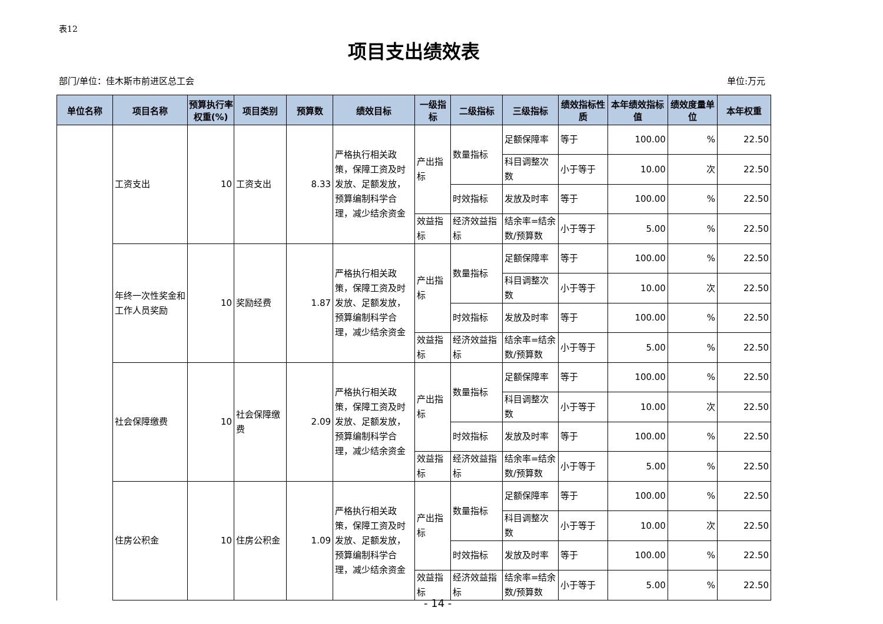表12
项目支出绩效表
部门/单位：佳木斯市前进区总工会 单位:万元
| 单位名称 | 项目名称 | 预算执行率权重(%) | 项目类别 | 预算数 | 绩效目标 | 一级指标 | 二级指标 | 三级指标 | 绩效指标性质 | 本年绩效指标值 | 绩效度量单位 | 本年权重 |
| --- | --- | --- | --- | --- | --- | --- | --- | --- | --- | --- | --- | --- |
| | 工资支出 | 10 | 工资支出 | 8.33 | 严格执行相关政策，保障工资及时发放、足额发放，预算编制科学合理，减少结余资金 | 产出指标 | 数量指标 | 足额保障率 | 等于 | 100.00 | % | 22.50 |
| | | | | | | | | 科目调整次数 | 小于等于 | 10.00 | 次 | 22.50 |
| | | | | | | | 时效指标 | 发放及时率 | 等于 | 100.00 | % | 22.50 |
| | | | | | | 效益指标 | 经济效益指标 | 结余率=结余数/预算数 | 小于等于 | 5.00 | % | 22.50 |
| | 年终一次性奖金和工作人员奖励 | 10 | 奖励经费 | 1.87 | 严格执行相关政策，保障工资及时发放、足额发放，预算编制科学合理，减少结余资金 | 产出指标 | 数量指标 | 足额保障率 | 等于 | 100.00 | % | 22.50 |
| | | | | | | | | 科目调整次数 | 小于等于 | 10.00 | 次 | 22.50 |
| | | | | | | | 时效指标 | 发放及时率 | 等于 | 100.00 | % | 22.50 |
| | | | | | | 效益指标 | 经济效益指标 | 结余率=结余数/预算数 | 小于等于 | 5.00 | % | 22.50 |
| | 社会保障缴费 | 10 | 社会保障缴费 | 2.09 | 严格执行相关政策，保障工资及时发放、足额发放，预算编制科学合理，减少结余资金 | 产出指标 | 数量指标 | 足额保障率 | 等于 | 100.00 | % | 22.50 |
| | | | | | | | | 科目调整次数 | 小于等于 | 10.00 | 次 | 22.50 |
| | | | | | | | 时效指标 | 发放及时率 | 等于 | 100.00 | % | 22.50 |
| | | | | | | 效益指标 | 经济效益指标 | 结余率=结余数/预算数 | 小于等于 | 5.00 | % | 22.50 |
| | 住房公积金 | 10 | 住房公积金 | 1.09 | 严格执行相关政策，保障工资及时发放、足额发放，预算编制科学合理，减少结余资金 | 产出指标 | 数量指标 | 足额保障率 | 等于 | 100.00 | % | 22.50 |
| | | | | | | | | 科目调整次数 | 小于等于 | 10.00 | 次 | 22.50 |
| | | | | | | | 时效指标 | 发放及时率 | 等于 | 100.00 | % | 22.50 |
| | | | | | | 效益指标 | 经济效益指标 | 结余率=结余数/预算数 | 小于等于 | 5.00 | % | 22.50 |
- 14 -